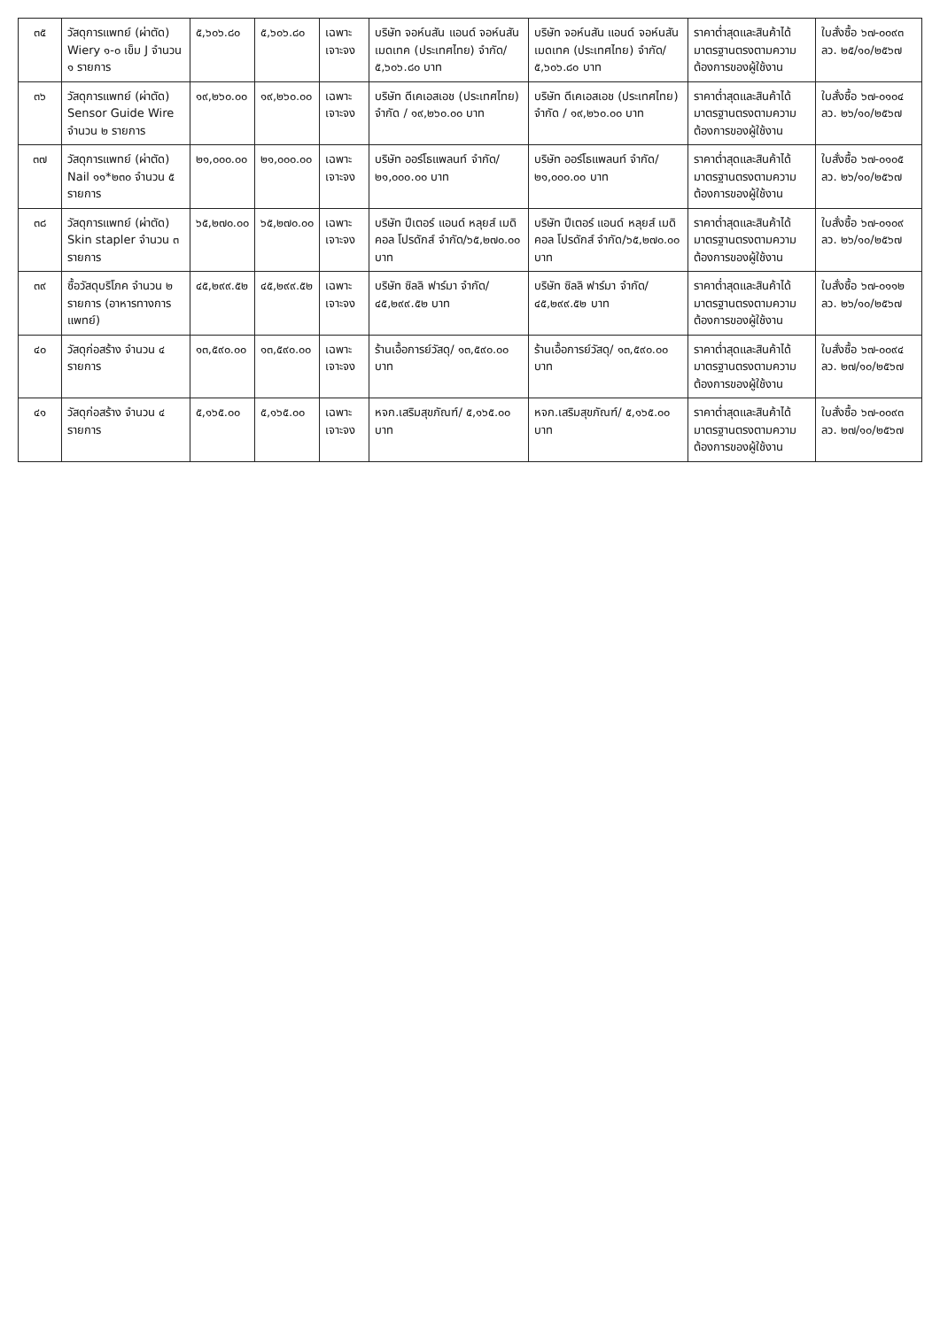| ๓๕ | วัสดุการแพทย์ (ผ่าตัด) Wiery ๑-๐ เข็ม J จำนวน ๑ รายการ | ๕,๖๐๖.๘๐ | ๕,๖๐๖.๘๐ | เฉพาะเจาะจง | บริษัท จอห์นสัน แอนด์ จอห์นสัน เมดเทค (ประเทศไทย) จำกัด/ ๕,๖๐๖.๘๐ บาท | บริษัท จอห์นสัน แอนด์ จอห์นสัน เมดเทค (ประเทศไทย) จำกัด/ ๕,๖๐๖.๘๐ บาท | ราคาต่ำสุดและสินค้าได้มาตรฐานตรงตามความต้องการของผู้ใช้งาน | ใบสั่งซื้อ ๖๗-๐๐๙๓ ลว. ๒๕/๑๐/๒๕๖๗ |
| ๓๖ | วัสดุการแพทย์ (ผ่าตัด) Sensor Guide Wire จำนวน ๒ รายการ | ๑๙,๒๖๐.๐๐ | ๑๙,๒๖๐.๐๐ | เฉพาะเจาะจง | บริษัท ดีเคเอสเอช (ประเทศไทย) จำกัด / ๑๙,๒๖๐.๐๐ บาท | บริษัท ดีเคเอสเอช (ประเทศไทย) จำกัด / ๑๙,๒๖๐.๐๐ บาท | ราคาต่ำสุดและสินค้าได้มาตรฐานตรงตามความต้องการของผู้ใช้งาน | ใบสั่งซื้อ ๖๗-๐๑๐๔ ลว. ๒๖/๑๐/๒๕๖๗ |
| ๓๗ | วัสดุการแพทย์ (ผ่าตัด) Nail ๑๑*๒๓๐ จำนวน ๕ รายการ | ๒๑,๐๐๐.๐๐ | ๒๑,๐๐๐.๐๐ | เฉพาะเจาะจง | บริษัท ออร์โธแพลนท์ จำกัด/๒๑,๐๐๐.๐๐ บาท | บริษัท ออร์โธแพลนท์ จำกัด/๒๑,๐๐๐.๐๐ บาท | ราคาต่ำสุดและสินค้าได้มาตรฐานตรงตามความต้องการของผู้ใช้งาน | ใบสั่งซื้อ ๖๗-๐๑๐๕ ลว. ๒๖/๑๐/๒๕๖๗ |
| ๓๘ | วัสดุการแพทย์ (ผ่าตัด) Skin stapler จำนวน ๓ รายการ | ๖๕,๒๗๐.๐๐ | ๖๕,๒๗๐.๐๐ | เฉพาะเจาะจง | บริษัท ปีเตอร์ แอนด์ หลุยส์ เมดิคอล โปรดักส์ จำกัด/๖๕,๒๗๐.๐๐ บาท | บริษัท ปีเตอร์ แอนด์ หลุยส์ เมดิคอล โปรดักส์ จำกัด/๖๕,๒๗๐.๐๐ บาท | ราคาต่ำสุดและสินค้าได้มาตรฐานตรงตามความต้องการของผู้ใช้งาน | ใบสั่งซื้อ ๖๗-๐๑๐๙ ลว. ๒๖/๑๐/๒๕๖๗ |
| ๓๙ | ซื้อวัสดุบริโภค จำนวน ๒ รายการ (อาหารทางการแพทย์) | ๔๕,๒๙๙.๕๒ | ๔๕,๒๙๙.๕๒ | เฉพาะเจาะจง | บริษัท ซิลลิ ฟาร์มา จำกัด/๔๕,๒๙๙.๕๒ บาท | บริษัท ซิลลิ ฟาร์มา จำกัด/๔๕,๒๙๙.๕๒ บาท | ราคาต่ำสุดและสินค้าได้มาตรฐานตรงตามความต้องการของผู้ใช้งาน | ใบสั่งซื้อ ๖๗-๐๑๑๒ ลว. ๒๖/๑๐/๒๕๖๗ |
| ๔๐ | วัสดุก่อสร้าง จำนวน ๔ รายการ | ๑๓,๕๙๐.๐๐ | ๑๓,๕๙๐.๐๐ | เฉพาะเจาะจง | ร้านเอื้อการย์วัสดุ/ ๑๓,๕๙๐.๐๐ บาท | ร้านเอื้อการย์วัสดุ/ ๑๓,๕๙๐.๐๐ บาท | ราคาต่ำสุดและสินค้าได้มาตรฐานตรงตามความต้องการของผู้ใช้งาน | ใบสั่งซื้อ ๖๗-๐๐๙๔ ลว. ๒๗/๑๐/๒๕๖๗ |
| ๔๑ | วัสดุก่อสร้าง จำนวน ๔ รายการ | ๕,๑๖๕.๐๐ | ๕,๑๖๕.๐๐ | เฉพาะเจาะจง | หจก.เสริมสุขภัณฑ์/ ๕,๑๖๕.๐๐ บาท | หจก.เสริมสุขภัณฑ์/ ๕,๑๖๕.๐๐ บาท | ราคาต่ำสุดและสินค้าได้มาตรฐานตรงตามความต้องการของผู้ใช้งาน | ใบสั่งซื้อ ๖๗-๐๐๙๓ ลว. ๒๗/๑๐/๒๕๖๗ |